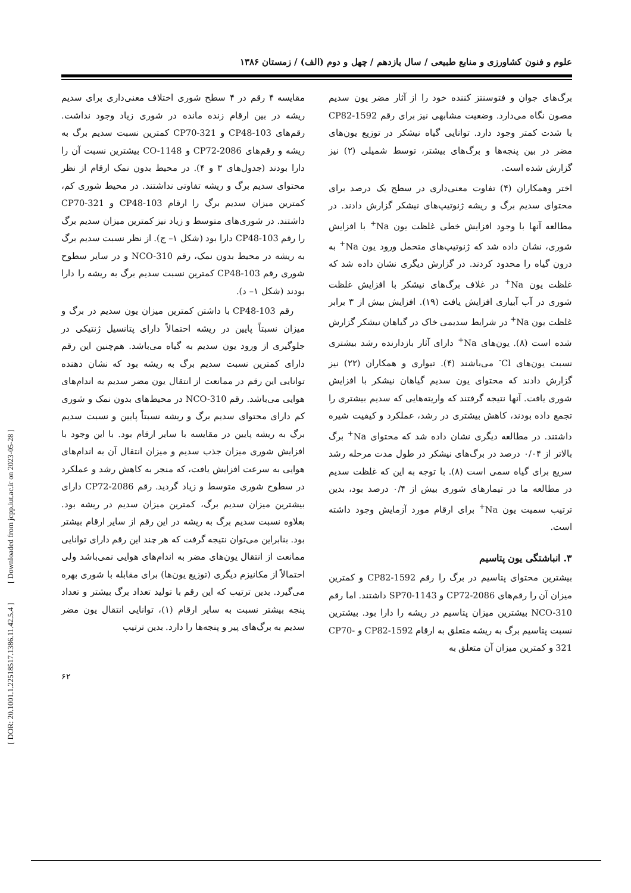علوم و فنون کشاورزی و منابع طبیعی / سال یازدهم / چهل و دوم (الف) / زمستان ۱۳۸۶
مقایسه ۴ رقم در ۴ سطح شوری اختلاف معنی‌داری برای سدیم ریشه در بین ارقام زنده مانده در شوری زیاد وجود نداشت. رقم‌های CP48-103 و CP70-321 کمترین نسبت سدیم برگ به ریشه و رقم‌های CP72-2086 و CO-1148 بیشترین نسبت آن را دارا بودند (جدول‌های ۳ و ۴). در محیط بدون نمک ارقام از نظر محتوای سدیم برگ و ریشه تفاوتی نداشتند. در محیط شوری کم، کمترین میزان سدیم برگ را ارقام CP48-103 و CP70-321 داشتند. در شوری‌های متوسط و زیاد نیز کمترین میزان سدیم برگ را رقم CP48-103 دارا بود (شکل ۱– ج). از نظر نسبت سدیم برگ به ریشه در محیط بدون نمک، رقم NCO-310 و در سایر سطوح شوری رقم CP48-103 کمترین نسبت سدیم برگ به ریشه را دارا بودند (شکل ۱– د).
رقم CP48-103 با داشتن کمترین میزان یون سدیم در برگ و میزان نسبتاً پایین در ریشه احتمالاً دارای پتانسیل ژنتیکی در جلوگیری از ورود یون سدیم به گیاه می‌باشد. هم‌چنین این رقم دارای کمترین نسبت سدیم برگ به ریشه بود که نشان دهنده توانایی این رقم در ممانعت از انتقال یون مضر سدیم به اندام‌های هوایی می‌باشد. رقم NCO-310 در محیط‌های بدون نمک و شوری کم دارای محتوای سدیم برگ و ریشه نسبتاً پایین و نسبت سدیم برگ به ریشه پایین در مقایسه با سایر ارقام بود. با این وجود با افزایش شوری میزان جذب سدیم و میزان انتقال آن به اندام‌های هوایی به سرعت افزایش یافت، که منجر به کاهش رشد و عملکرد در سطوح شوری متوسط و زیاد گردید. رقم CP72-2086 دارای بیشترین میزان سدیم برگ، کمترین میزان سدیم در ریشه بود. بعلاوه نسبت سدیم برگ به ریشه در این رقم از سایر ارقام بیشتر بود. بنابراین می‌توان نتیجه گرفت که هر چند این رقم دارای توانایی ممانعت از انتقال یون‌های مضر به اندام‌های هوایی نمی‌باشد ولی احتمالاً از مکانیزم دیگری (توزیع یون‌ها) برای مقابله با شوری بهره می‌گیرد. بدین ترتیب که این رقم با تولید تعداد برگ بیشتر و تعداد پنجه بیشتر نسبت به سایر ارقام (۱)، توانایی انتقال یون مضر سدیم به برگ‌های پیر و پنجه‌ها را دارد. بدین ترتیب
برگ‌های جوان و فتوسنتز کننده خود را از آثار مضر یون سدیم مصون نگاه می‌دارد. وضعیت مشابهی نیز برای رقم CP82-1592 با شدت کمتر وجود دارد. توانایی گیاه نیشکر در توزیع یون‌های مضر در بین پنجه‌ها و برگ‌های بیشتر، توسط شمیلی (۲) نیز گزارش شده است.
اختر وهمکاران (۴) تفاوت معنی‌داری در سطح یک درصد برای محتوای سدیم برگ و ریشه ژنوتیپ‌های نیشکر گزارش دادند. در مطالعه آنها با وجود افزایش خطی غلظت یون Na<sup>+</sup> با افزایش شوری، نشان داده شد که ژنوتیپ‌های متحمل ورود یون Na<sup>+</sup> به درون گیاه را محدود کردند. در گزارش دیگری نشان داده شد که غلظت یون Na<sup>+</sup> در غلاف برگ‌های نیشکر با افزایش غلظت شوری در آب آبیاری افزایش یافت (۱۹). افزایش بیش از ۳ برابر غلظت یون Na<sup>+</sup> در شرایط سدیمی خاک در گیاهان نیشکر گزارش شده است (۸). یون‌های Na<sup>+</sup> دارای آثار بازدارنده رشد بیشتری نسبت یون‌های Cl<sup>-</sup> می‌باشند (۴). تیواری و همکاران (۲۲) نیز گزارش دادند که محتوای یون سدیم گیاهان نیشکر با افزایش شوری یافت. آنها نتیجه گرفتند که واریته‌هایی که سدیم بیشتری را تجمع داده بودند، کاهش بیشتری در رشد، عملکرد و کیفیت شیره داشتند. در مطالعه دیگری نشان داده شد که محتوای Na<sup>+</sup> برگ بالاتر از ۰/۰۴ درصد در برگ‌های نیشکر در طول مدت مرحله رشد سریع برای گیاه سمی است (۸). با توجه به این که غلظت سدیم در مطالعه ما در تیمارهای شوری بیش از ۰/۴ درصد بود، بدین ترتیب سمیت یون Na<sup>+</sup> برای ارقام مورد آزمایش وجود داشته است.
۳. انباشتگی یون پتاسیم
بیشترین محتوای پتاسیم در برگ را رقم CP82-1592 و کمترین میزان آن را رقم‌های CP72-2086 و SP70-1143 داشتند. اما رقم NCO-310 بیشترین میزان پتاسیم در ریشه را دارا بود. بیشترین نسبت پتاسیم برگ به ریشه متعلق به ارقام CP82-1592 و CP70-321 و کمترین میزان آن متعلق به
۶۲
[ DOR: 20.1001.1.22518517.1386.11.42.5.4 ] [ Downloaded from jcpp.iut.ac.ir on 2023-05-28 ]